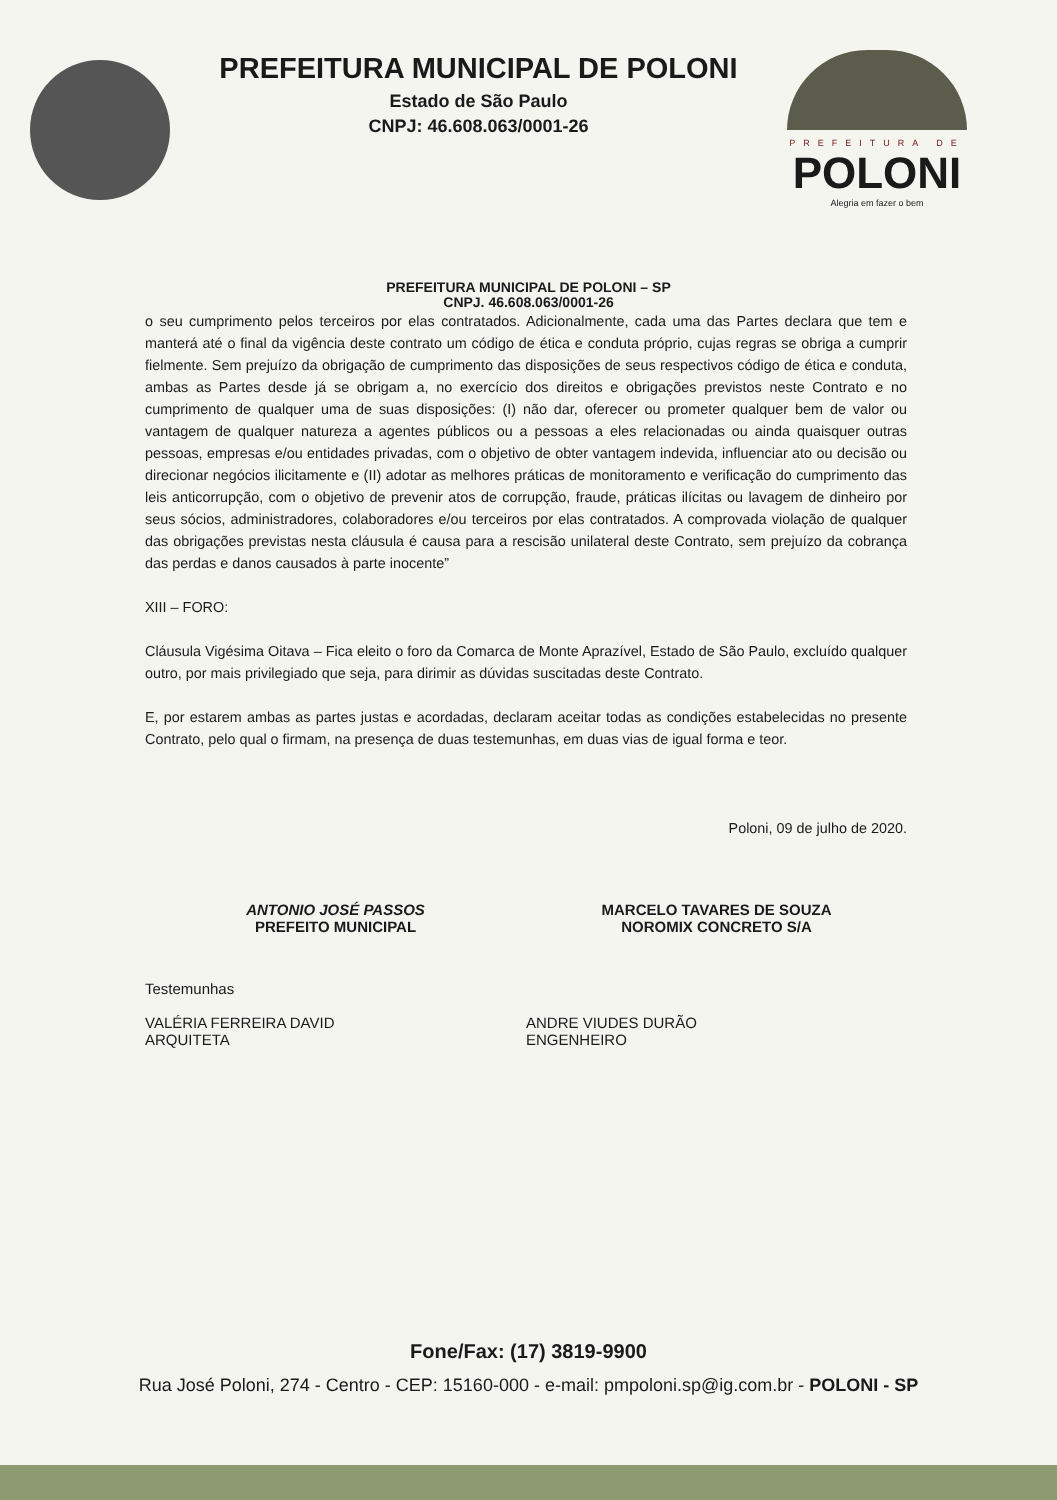PREFEITURA MUNICIPAL DE POLONI
Estado de São Paulo
CNPJ: 46.608.063/0001-26
PREFEITURA DE
POLONI
Alegria em fazer o bem
PREFEITURA MUNICIPAL DE POLONI – SP
CNPJ. 46.608.063/0001-26
o seu cumprimento pelos terceiros por elas contratados. Adicionalmente, cada uma das Partes declara que tem e manterá até o final da vigência deste contrato um código de ética e conduta próprio, cujas regras se obriga a cumprir fielmente. Sem prejuízo da obrigação de cumprimento das disposições de seus respectivos código de ética e conduta, ambas as Partes desde já se obrigam a, no exercício dos direitos e obrigações previstos neste Contrato e no cumprimento de qualquer uma de suas disposições: (I) não dar, oferecer ou prometer qualquer bem de valor ou vantagem de qualquer natureza a agentes públicos ou a pessoas a eles relacionadas ou ainda quaisquer outras pessoas, empresas e/ou entidades privadas, com o objetivo de obter vantagem indevida, influenciar ato ou decisão ou direcionar negócios ilicitamente e (II) adotar as melhores práticas de monitoramento e verificação do cumprimento das leis anticorrupção, com o objetivo de prevenir atos de corrupção, fraude, práticas ilícitas ou lavagem de dinheiro por seus sócios, administradores, colaboradores e/ou terceiros por elas contratados. A comprovada violação de qualquer das obrigações previstas nesta cláusula é causa para a rescisão unilateral deste Contrato, sem prejuízo da cobrança das perdas e danos causados à parte inocente”
XIII – FORO:
Cláusula Vigésima Oitava – Fica eleito o foro da Comarca de Monte Aprazível, Estado de São Paulo, excluído qualquer outro, por mais privilegiado que seja, para dirimir as dúvidas suscitadas deste Contrato.
E, por estarem ambas as partes justas e acordadas, declaram aceitar todas as condições estabelecidas no presente Contrato, pelo qual o firmam, na presença de duas testemunhas, em duas vias de igual forma e teor.
Poloni, 09 de julho de 2020.
ANTONIO JOSÉ PASSOS
PREFEITO MUNICIPAL
MARCELO TAVARES DE SOUZA
NOROMIX CONCRETO S/A
Testemunhas
VALÉRIA FERREIRA DAVID
ARQUITETA
ANDRE VIUDES DURÃO
ENGENHEIRO
Fone/Fax: (17) 3819-9900
Rua José Poloni, 274 - Centro - CEP: 15160-000 - e-mail: pmpoloni.sp@ig.com.br - POLONI - SP